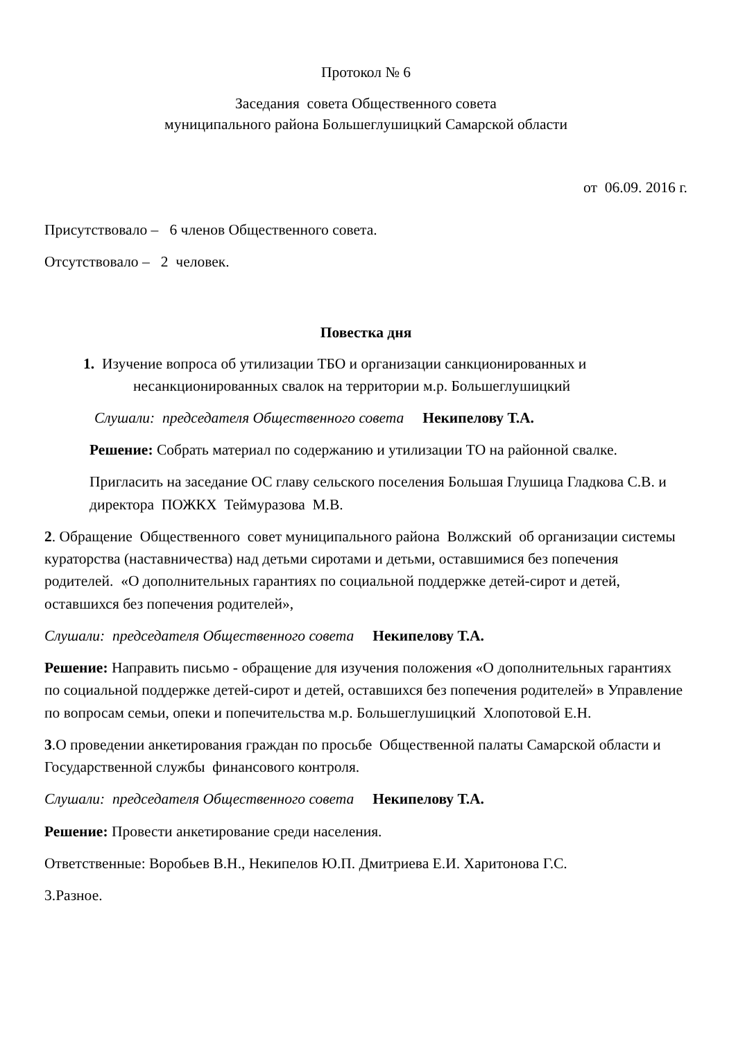Протокол № 6
Заседания совета Общественного совета
муниципального района Большеглушицкий Самарской области
от 06.09. 2016 г.
Присутствовало – 6 членов Общественного совета.
Отсутствовало – 2 человек.
Повестка дня
1. Изучение вопроса об утилизации ТБО и организации санкционированных и
несанкционированных свалок на территории м.р. Большеглушицкий
Слушали: председателя Общественного совета Некипелову Т.А.
Решение: Собрать материал по содержанию и утилизации ТО на районной свалке.
Пригласить на заседание ОС главу сельского поселения Большая Глушица Гладкова С.В. и директора ПОЖКХ Теймуразова М.В.
2. Обращение Общественного совет муниципального района Волжский об организации системы кураторства (наставничества) над детьми сиротами и детьми, оставшимися без попечения родителей. «О дополнительных гарантиях по социальной поддержке детей-сирот и детей, оставшихся без попечения родителей»,
Слушали: председателя Общественного совета Некипелову Т.А.
Решение: Направить письмо - обращение для изучения положения «О дополнительных гарантиях по социальной поддержке детей-сирот и детей, оставшихся без попечения родителей» в Управление по вопросам семьи, опеки и попечительства м.р. Большеглушицкий Хлопотовой Е.Н.
3.О проведении анкетирования граждан по просьбе Общественной палаты Самарской области и Государственной службы финансового контроля.
Слушали: председателя Общественного совета Некипелову Т.А.
Решение: Провести анкетирование среди населения.
Ответственные: Воробьев В.Н., Некипелов Ю.П. Дмитриева Е.И. Харитонова Г.С.
3.Разное.